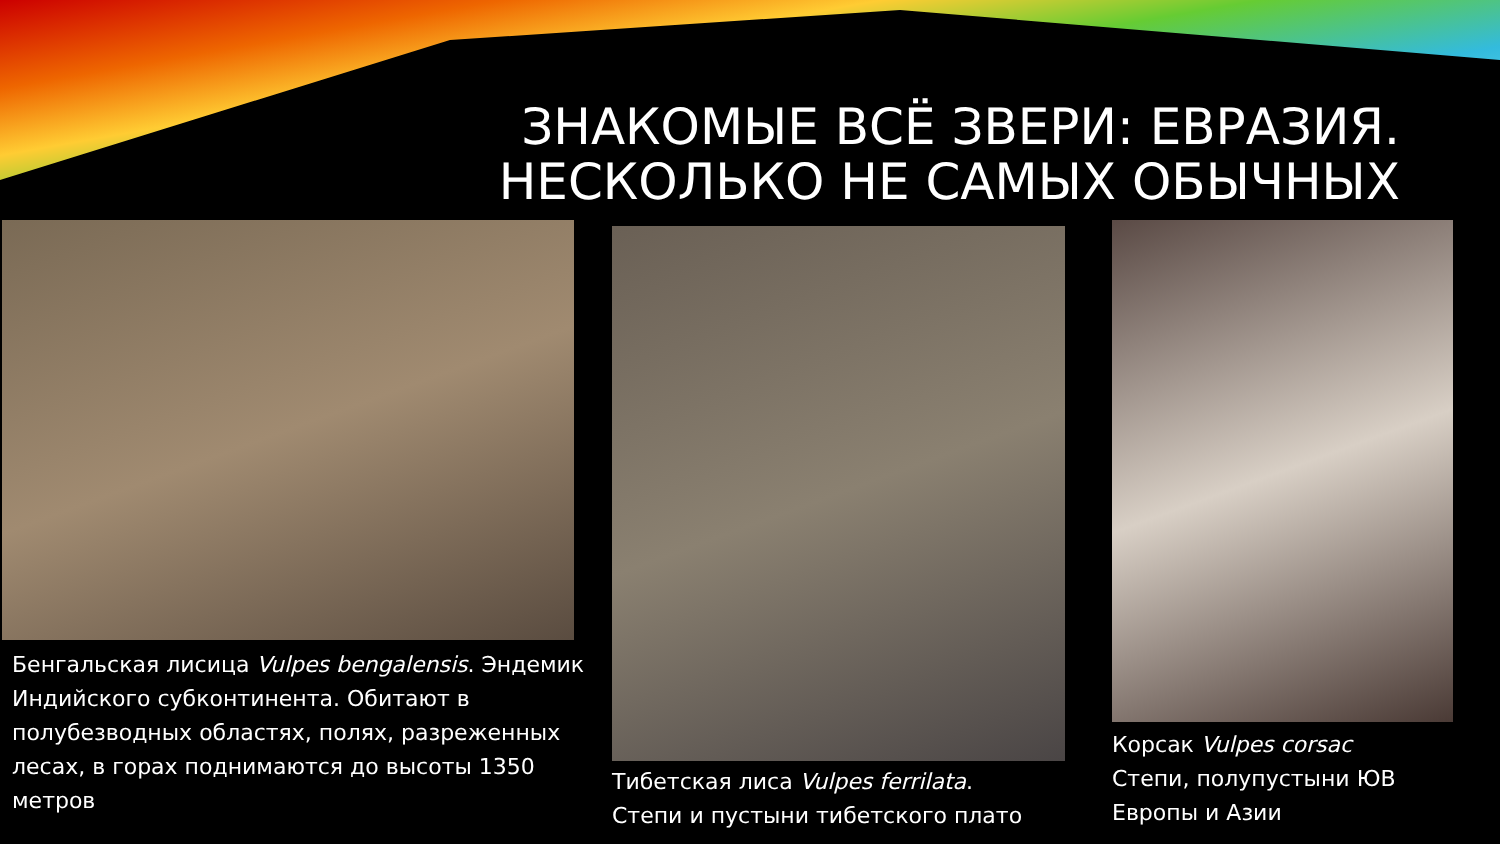ЗНАКОМЫЕ ВСЁ ЗВЕРИ: ЕВРАЗИЯ.
НЕСКОЛЬКО НЕ САМЫХ ОБЫЧНЫХ
Бенгальская лисица Vulpes bengalensis. Эндемик Индийского субконтинента. Обитают в полубезводных областях, полях, разреженных лесах, в горах поднимаются до высоты 1350 метров
Тибетская лиса Vulpes ferrilata.
Степи и пустыни тибетского плато
Корсак Vulpes corsac
Степи, полупустыни ЮВ Европы и Азии